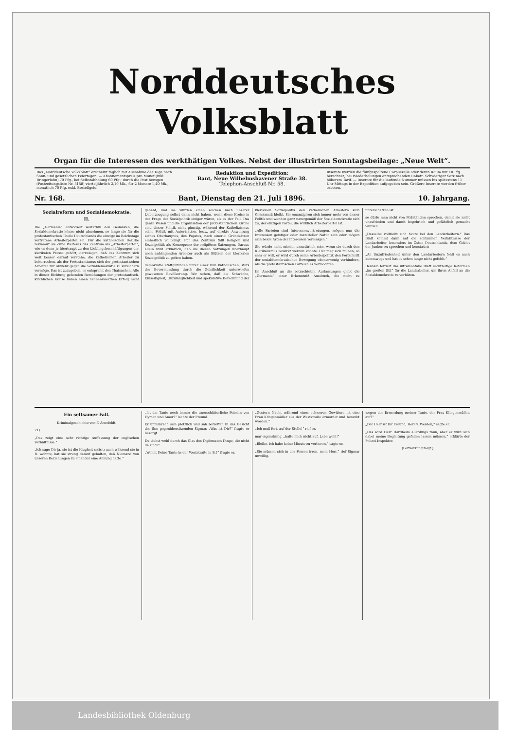Norddeutsches Volksblatt
Organ für die Interessen des werkthätigen Volkes. Nebst der illustrirten Sonntagsbeilage: „Neue Welt“.
Das „Norddeutsche Volksblatt“ erscheint täglich mit Ausnahme der Tage nach Sonn- und gesetzlichen Feiertagen. — Abonnementspreis pro Monat (inkl. Bringerlohn) 70 Pfg., bei Selbstabholung 60 Pfg.; durch die Post bezogen (Postzeitungsliste Nr. 5158) vierteljährlich 2,10 Mk., für 2 Monate 1,40 Mk., monatlich 70 Pfg. exkl. Bestellgeld.
Redaktion und Expedition:
Bant, Neue Wilhelmshavener Straße 38.
Telephon-Anschluß Nr. 58.
Inserate werden die fünfgespaltene Corpuszeile oder deren Raum mit 10 Pfg. berechnet; bei Wiederholungen entsprechenden Rabatt. Schwieriger Satz nach höherem Tarif. — Inserate für die laufende Nummer müssen bis spätestens 11 Uhr Mittags in der Expedition aufgegeben sein. Größere Inserate werden früher erbeten.
Nr. 168. Bant, Dienstag den 21. Juli 1896. 10. Jahrgang.
Sozialreform und Sozialdemokratie.
II.
Die „Germania“ entwickelt weiterhin den Gedanken, die Sozialdemokratie könne nicht abnehmen, so lange sie für die protestantischen Theile Deutschlands die einzige im Reichstage vertretene Arbeiterpartei sei. Für die katholischen Bezirke reklamirt sie ohne Weiteres das Zentrum als „Arbeiterpartei“, wie es denn ja überhaupt zu den Lieblingsbeschäftigungen der klerikalen Presse gehört, darzulegen, daß das Zentrum sich weit besser darauf verstehe, die katholischen Arbeiter zu beherrschen, als der Protestantismus sich der protestantischen Arbeiter zur Abwehr gegen die Sozialdemokratie zu versichern vermöge. Das ist zuzugeben; es entspricht den Thatsachen. Alle in dieser Richtung gehenden Bemühungen der protestantisch-kirchlichen Kreise haben einen nennenswerthen Erfolg nicht gehabt, und sie würden einen solchen nach unserer Ueberzeugung selbst dann nicht haben, wenn diese Kreise in der Frage der Sozialpolitik einiger wären, als es der Fall. Das ganze Wesen und die Organisation der protestantischen Kirche sind dieser Politik nicht günstig, während der Katholizismus seine Politik mit Autorisation, bezw. auf direkte Anweisung seines Oberhauptes, des Papstes, nach einerlei Grundsätzen einheitlich vollbringt. Für das Zentrum fällt Religion und Sozialpolitik als Konsequenz der religiösen Satzungen. Daraus allein wird erklärlich, daß die diesen Satzungen überhaupt noch anhängenden Arbeiter auch als Stützen der klerikalen Sozialpolitik zu gelten haben.
demokratie stattgefunden unter einer rein katholischen, stets der Bevormundung durch die Geistlichkeit unterworfen gewesenen Bevölkerung. Wir sehen, daß die Schwäche, Einseitigkeit, Unzulänglichkeit und spekulative Berechnung der klerikalen Sozialpolitik den katholischen Arbeitern kein Geheimniß bleibt. Sie emanzipiren sich immer mehr von dieser Politik und wenden ganz naturgemäß der Sozialdemokratie sich zu, der einzigen Partei, die wirklich Arbeiterpartei ist.
„Alle Parteien sind Interessenvertretungen, mögen nun die Interessen geistiger oder materieller Natur sein oder mögen sich beide Arten der Interessen vereinigen.“
Sie würde nicht minder unnatürlich sein, wenn sie durch den Klerikalismus bewirkt werden könnte. Der mag sich mühen, so sehr er will, er wird durch seine Arbeiterpolitik den Fortschritt der sozialdemokratischen Bewegung ebensowenig verhindern, als die protestantischen Parteien es vermöchten.
Im Anschluß an die betrachteten Auslassungen giebt die „Germania“ einer Erkenntniß Ausdruck, die nicht zu unterschätzen ist.
so dürfe man nicht von Mißständen sprechen, damit sie nicht unzufrieden und damit begehrlich und gefährlich gemacht würden.
„Dasselbe vollzieht sich heute bei den Landarbeitern.“ Das Blatt kommt dann auf die schlimmen Verhältnisse der Landarbeiter, besonders im Osten Deutschlands, dem Gebiet der Junker, zu sprechen und konstatirt:
„An Unzufriedenheit unter den Landarbeitern fehlt es auch keineswegs und hat es schon lange nicht gefehlt.“
Deshalb fordert das ultramontane Blatt rechtzeitige Reformen „im großen Stil“ für die Landarbeiter, um ihren Anfall an die Sozialdemokratie zu verhüten.
Ein seltsamer Fall.
Kriminalgeschichte von F. Arnefeldt.
21)
„Das zeigt eine sehr richtige Auffassung der englischen Verhältnisse.“
„Ich sage Dir ja, sie ist die Klugheit selbst; auch während sie in B. wohnte, hat sie streng darauf gehalten, daß Niemand von unseren Beziehungen zu einander eine Ahnung hatte.“
„Ist die Tante noch immer die unerschütterliche Feindin von Hymen und Amor?“ lachte der Freund.
Er unterbrach sich plötzlich und sah betroffen in das Gesicht des ihm gegenübersitzenden Sigmar. „Was ist Dir?“ fragte er besorgt.
Du siehst wohl durch das Glas des Diplomaten Dinge, die nicht da sind?“
„Wohnt Deine Tante in der Weststraße in B.?“ fragte er.
„Gestern Nacht während eines schweren Gewitters ist eine Frau Klingenmüller aus der Weststraße ermordet und beraubt worden.“
„Ich muß fort, auf der Stelle!“ rief er.
mar eigensinnig, „halte mich nicht auf. Lebe wohl!“
„Bleibe, ich habe keine Minute zu verlieren,“ sagte er.
„Sie müssen sich in der Person irren, mein Herr,“ rief Sigmar unwillig.
wegen der Ermordung meiner Tante, der Frau Klingenmüller, auf?“
„Der Herr ist Ihr Freund, Herr v. Werden,“ sagte er.
„Das wird Herr Hardheim allerdings thun, aber er wird sich dabei meine Begleitung gefallen lassen müssen,“ erklärte der Polizei-Inspektor.
(Fortsetzung folgt.)
Landesbibliothek Oldenburg